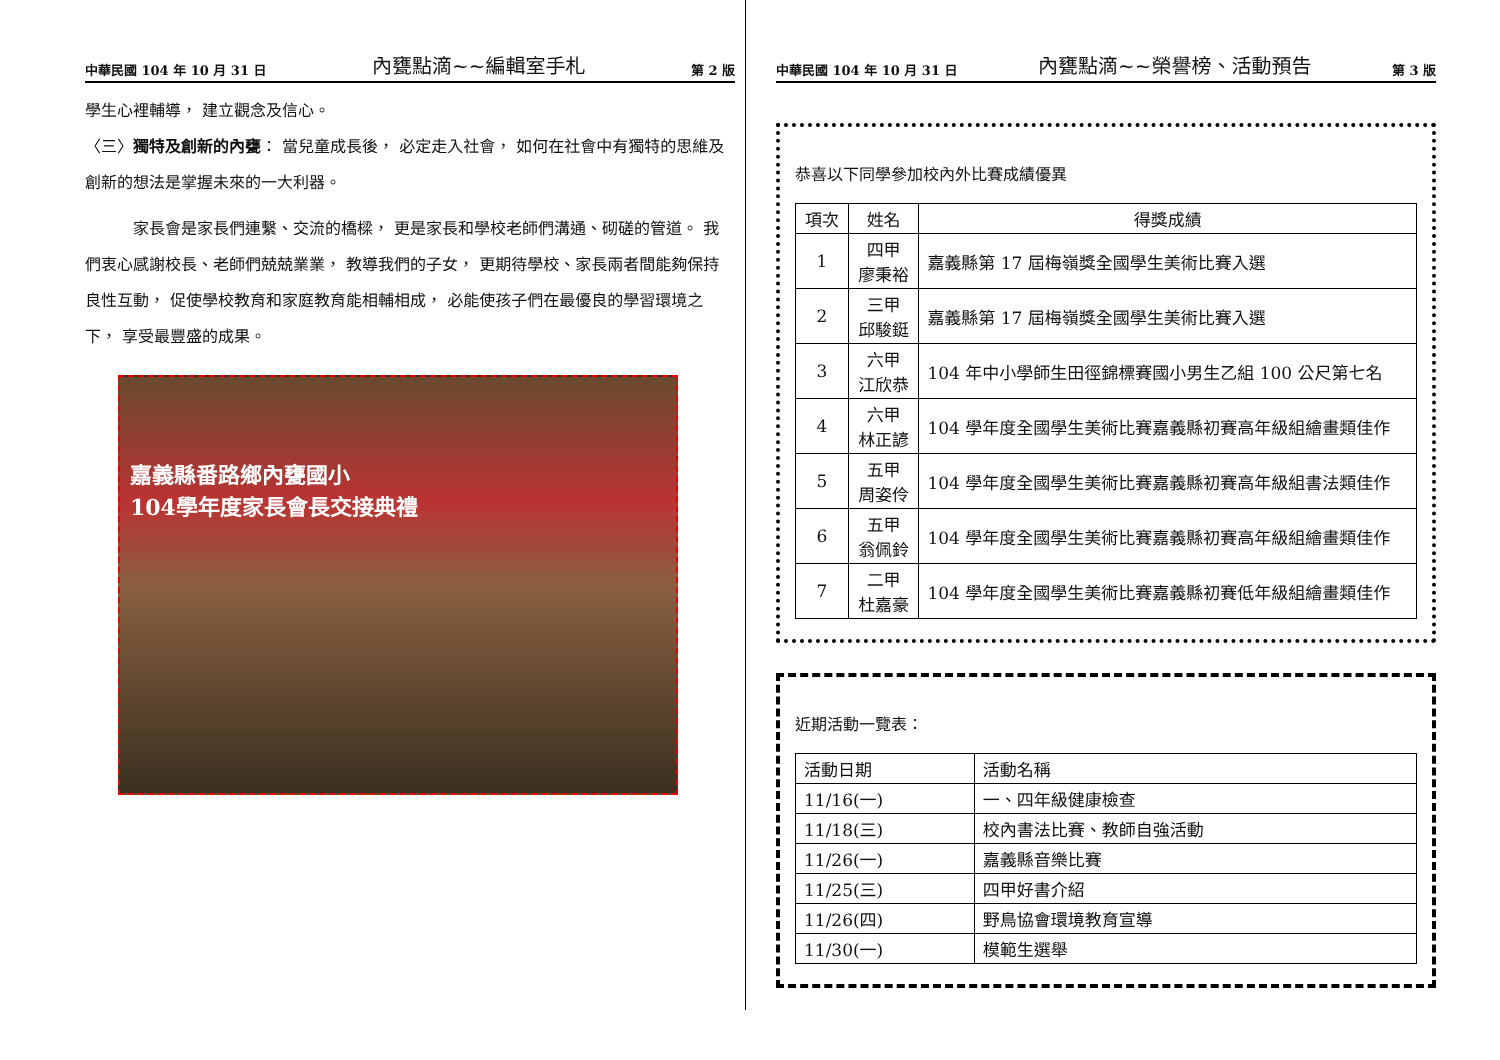中華民國 104 年 10 月 31 日 內甕點滴~~編輯室手札 第 2 版
學生心裡輔導， 建立觀念及信心。
〈三〉獨特及創新的內甕： 當兒童成長後， 必定走入社會， 如何在社會中有獨特的思維及創新的想法是掌握未來的一大利器。
　　　家長會是家長們連繫、交流的橋樑， 更是家長和學校老師們溝通、砌磋的管道。 我們衷心感謝校長、老師們兢兢業業， 教導我們的子女， 更期待學校、家長兩者間能夠保持良性互動， 促使學校教育和家庭教育能相輔相成， 必能使孩子們在最優良的學習環境之下， 享受最豐盛的成果。
嘉義縣番路鄉內甕國小
104學年度家長會長交接典禮
中華民國 104 年 10 月 31 日 內甕點滴~~榮譽榜、活動預告 第 3 版
恭喜以下同學參加校內外比賽成績優異
| 項次 | 姓名 | 得獎成績 |
| --- | --- | --- |
| 1 | 四甲 廖秉裕 | 嘉義縣第 17 屆梅嶺獎全國學生美術比賽入選 |
| 2 | 三甲 邱駿鋌 | 嘉義縣第 17 屆梅嶺獎全國學生美術比賽入選 |
| 3 | 六甲 江欣恭 | 104 年中小學師生田徑錦標賽國小男生乙組 100 公尺第七名 |
| 4 | 六甲 林正諺 | 104 學年度全國學生美術比賽嘉義縣初賽高年級組繪畫類佳作 |
| 5 | 五甲 周姿伶 | 104 學年度全國學生美術比賽嘉義縣初賽高年級組書法類佳作 |
| 6 | 五甲 翁佩鈴 | 104 學年度全國學生美術比賽嘉義縣初賽高年級組繪畫類佳作 |
| 7 | 二甲 杜嘉豪 | 104 學年度全國學生美術比賽嘉義縣初賽低年級組繪畫類佳作 |
近期活動一覽表：
| 活動日期 | 活動名稱 |
| --- | --- |
| 11/16(一) | 一、四年級健康檢查 |
| 11/18(三) | 校內書法比賽、教師自強活動 |
| 11/26(一) | 嘉義縣音樂比賽 |
| 11/25(三) | 四甲好書介紹 |
| 11/26(四) | 野鳥協會環境教育宣導 |
| 11/30(一) | 模範生選舉 |